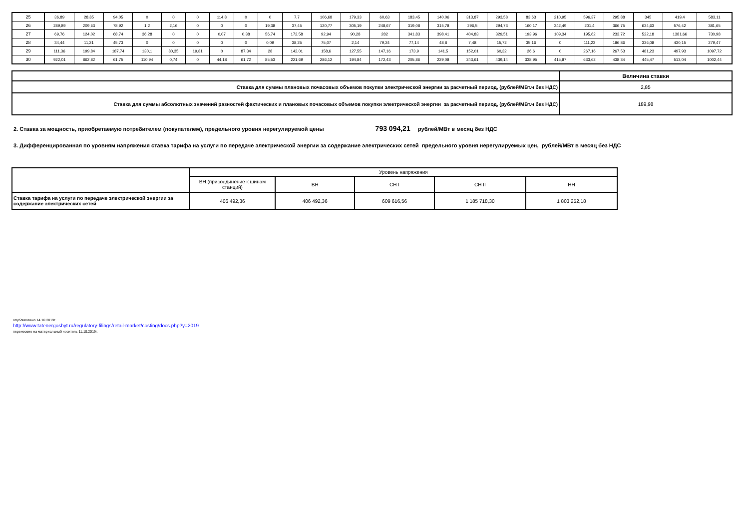| 25 | 36,89 | 28,85 | 94,05 | 0 | 0 | 0 | 114,8 | 0 | 0 | 7,7 | 106,68 | 179,33 | 60,63 | 183,45 | 140,06 | 313,87 | 293,58 | 83,63 | 210,95 | 596,37 | 295,88 | 345 | 419,4 | 583,11 |
| 26 | 289,89 | 209,63 | 78,92 | 1,2 | 2,16 | 0 | 0 | 0 | 19,38 | 37,45 | 120,77 | 305,19 | 248,67 | 319,08 | 315,78 | 296,5 | 294,73 | 160,17 | 342,49 | 201,4 | 366,75 | 634,63 | 576,42 | 381,65 |
| 27 | 69,76 | 124,02 | 68,74 | 36,28 | 0 | 0 | 0,07 | 0,38 | 56,74 | 172,58 | 92,94 | 90,28 | 282 | 341,83 | 398,41 | 404,83 | 329,51 | 193,96 | 109,34 | 195,62 | 233,72 | 522,18 | 1381,66 | 730,98 |
| 28 | 34,44 | 11,21 | 45,73 | 0 | 0 | 0 | 0 | 0 | 0,09 | 38,25 | 75,07 | 2,14 | 79,24 | 77,14 | 48,8 | 7,48 | 15,72 | 35,16 | 0 | 111,23 | 186,86 | 336,08 | 430,15 | 279,47 |
| 29 | 111,36 | 199,84 | 187,74 | 130,1 | 80,35 | 19,81 | 0 | 87,34 | 28 | 142,01 | 158,6 | 127,55 | 147,16 | 173,9 | 141,5 | 152,01 | 60,32 | 26,6 | 0 | 267,16 | 267,53 | 481,23 | 497,93 | 1097,72 |
| 30 | 922,01 | 862,82 | 61,75 | 110,94 | 0,74 | 0 | 44,18 | 61,72 | 85,53 | 221,69 | 286,12 | 194,84 | 172,43 | 205,86 | 229,08 | 243,61 | 439,14 | 338,95 | 415,87 | 633,62 | 438,34 | 445,47 | 513,04 | 1002,44 |
| | Величина ставки |
| Ставка для суммы плановых почасовых объемов покупки электрической энергии за расчетный период, (рублей/МВт.ч без НДС) | 2,85 |
| Ставка для суммы абсолютных значений разностей фактических и плановых почасовых объемов покупки электрической энергии за расчетный период, (рублей/МВт.ч без НДС) | 189,98 |
2. Ставка за мощность, приобретаемую потребителем (покупателем), предельного уровня нерегулируемой цены 793 094,21 рублей/МВт в месяц без НДС
3. Дифференцированная по уровням напряжения ставка тарифа на услуги по передаче электрической энергии за содержание электрических сетей предельного уровня нерегулируемых цен, рублей/МВт в месяц без НДС
| | Уровень напряжения | | | | |
| | ВН.(присоединение к шинам станций) | ВН | СН I | СН II | НН |
| Ставка тарифа на услуги по передаче электрической энергии за содержание электрических сетей | 406 492,36 | 406 492,36 | 609 616,56 | 1 185 718,30 | 1 803 252,18 |
опубликовано 14.10.2019г.
http://www.tatenergosbyt.ru/regulatory-filings/retail-market/costing/docs.php?y=2019
перенесено на материальный носитель 11.10.2019г.